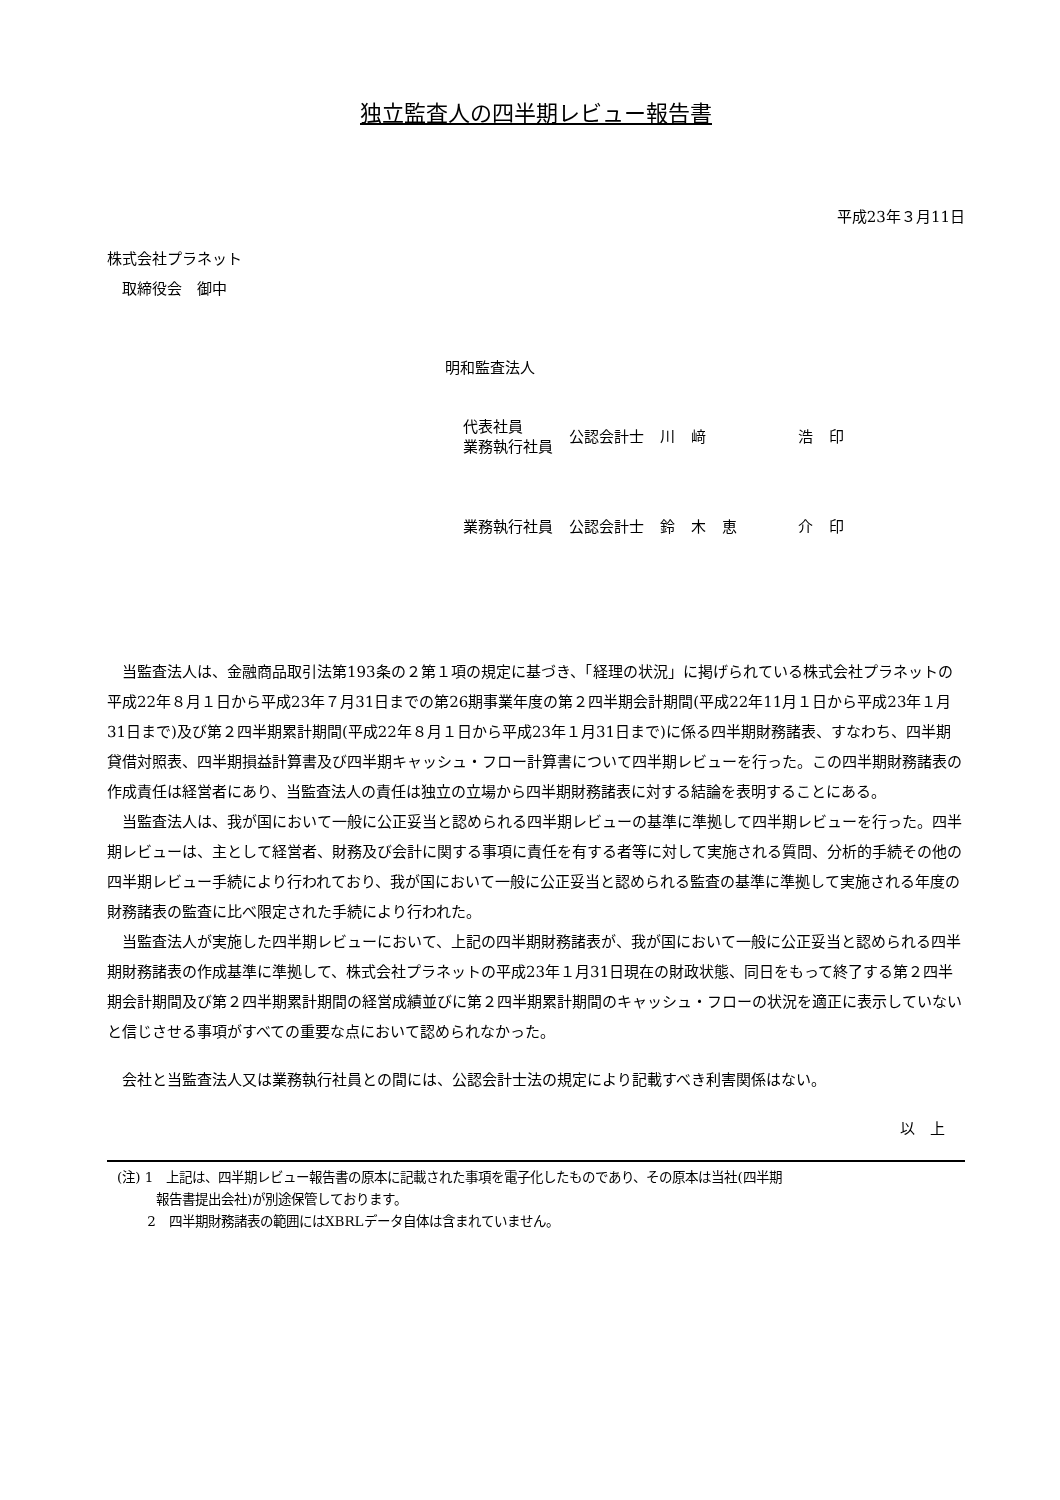独立監査人の四半期レビュー報告書
平成23年３月11日
株式会社プラネット
　取締役会　御中
明和監査法人
| 代表社員 業務執行社員 | 公認会計士 | 川 | 﨑 | | 浩 | 印 |
| 業務執行社員 | 公認会計士 | 鈴 | 木 | 恵 | 介 | 印 |
当監査法人は、金融商品取引法第193条の２第１項の規定に基づき、「経理の状況」に掲げられている株式会社プラネットの平成22年８月１日から平成23年７月31日までの第26期事業年度の第２四半期会計期間(平成22年11月１日から平成23年１月31日まで)及び第２四半期累計期間(平成22年８月１日から平成23年１月31日まで)に係る四半期財務諸表、すなわち、四半期貸借対照表、四半期損益計算書及び四半期キャッシュ・フロー計算書について四半期レビューを行った。この四半期財務諸表の作成責任は経営者にあり、当監査法人の責任は独立の立場から四半期財務諸表に対する結論を表明することにある。
当監査法人は、我が国において一般に公正妥当と認められる四半期レビューの基準に準拠して四半期レビューを行った。四半期レビューは、主として経営者、財務及び会計に関する事項に責任を有する者等に対して実施される質問、分析的手続その他の四半期レビュー手続により行われており、我が国において一般に公正妥当と認められる監査の基準に準拠して実施される年度の財務諸表の監査に比べ限定された手続により行われた。
当監査法人が実施した四半期レビューにおいて、上記の四半期財務諸表が、我が国において一般に公正妥当と認められる四半期財務諸表の作成基準に準拠して、株式会社プラネットの平成23年１月31日現在の財政状態、同日をもって終了する第２四半期会計期間及び第２四半期累計期間の経営成績並びに第２四半期累計期間のキャッシュ・フローの状況を適正に表示していないと信じさせる事項がすべての重要な点において認められなかった。
会社と当監査法人又は業務執行社員との間には、公認会計士法の規定により記載すべき利害関係はない。
以　上
(注) 1　上記は、四半期レビュー報告書の原本に記載された事項を電子化したものであり、その原本は当社(四半期
　　　報告書提出会社)が別途保管しております。
　　 2　四半期財務諸表の範囲にはXBRLデータ自体は含まれていません。